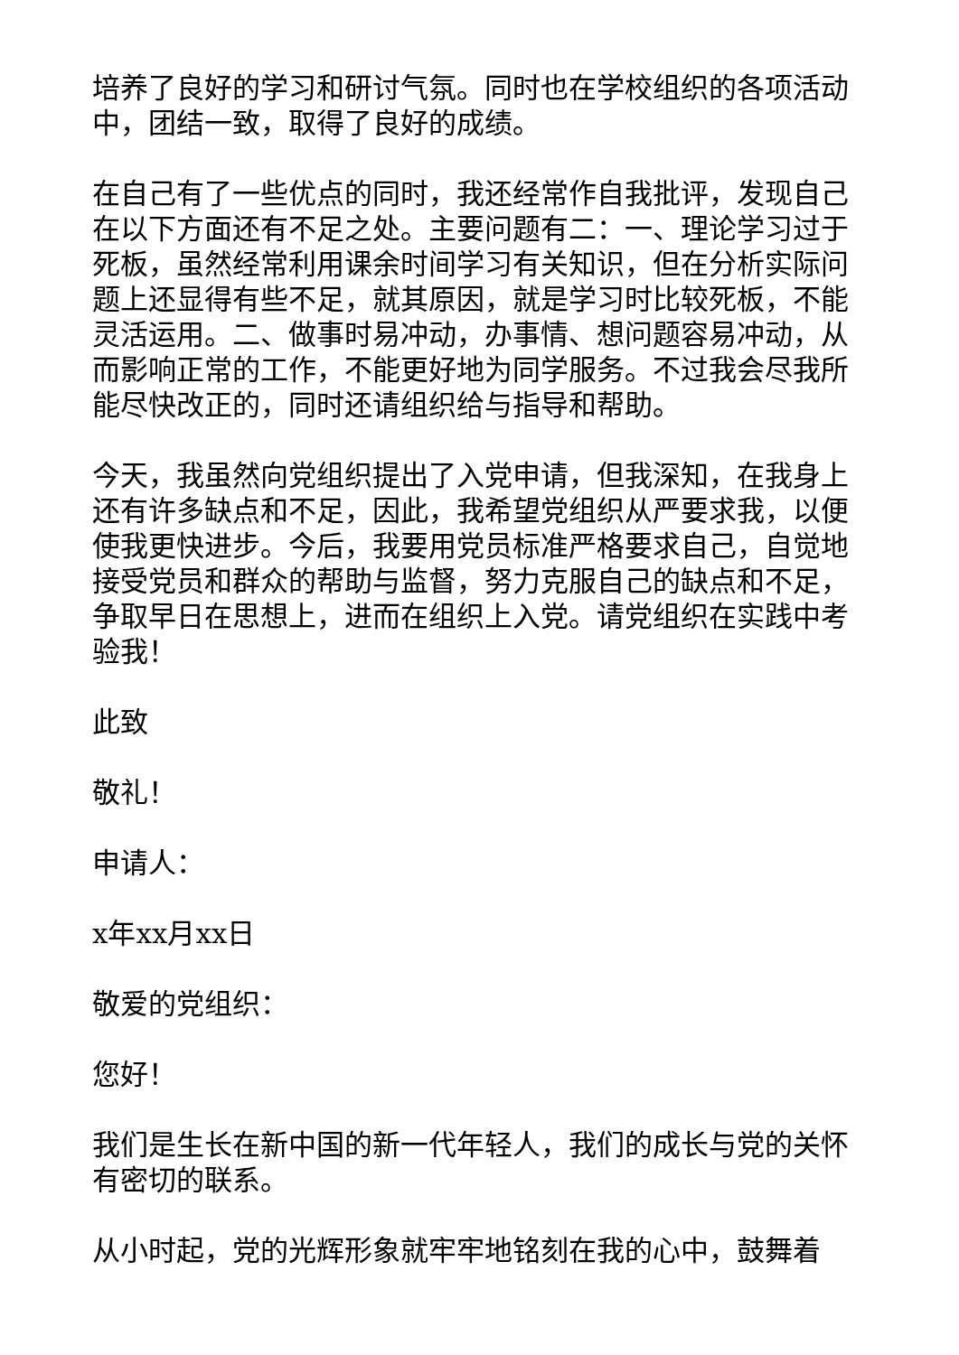培养了良好的学习和研讨气氛。同时也在学校组织的各项活动中，团结一致，取得了良好的成绩。
在自己有了一些优点的同时，我还经常作自我批评，发现自己在以下方面还有不足之处。主要问题有二：一、理论学习过于死板，虽然经常利用课余时间学习有关知识，但在分析实际问题上还显得有些不足，就其原因，就是学习时比较死板，不能灵活运用。二、做事时易冲动，办事情、想问题容易冲动，从而影响正常的工作，不能更好地为同学服务。不过我会尽我所能尽快改正的，同时还请组织给与指导和帮助。
今天，我虽然向党组织提出了入党申请，但我深知，在我身上还有许多缺点和不足，因此，我希望党组织从严要求我，以便使我更快进步。今后，我要用党员标准严格要求自己，自觉地接受党员和群众的帮助与监督，努力克服自己的缺点和不足，争取早日在思想上，进而在组织上入党。请党组织在实践中考验我！
此致
敬礼！
申请人：
x年xx月xx日
敬爱的党组织：
您好！
我们是生长在新中国的新一代年轻人，我们的成长与党的关怀有密切的联系。
从小时起，党的光辉形象就牢牢地铭刻在我的心中，鼓舞着